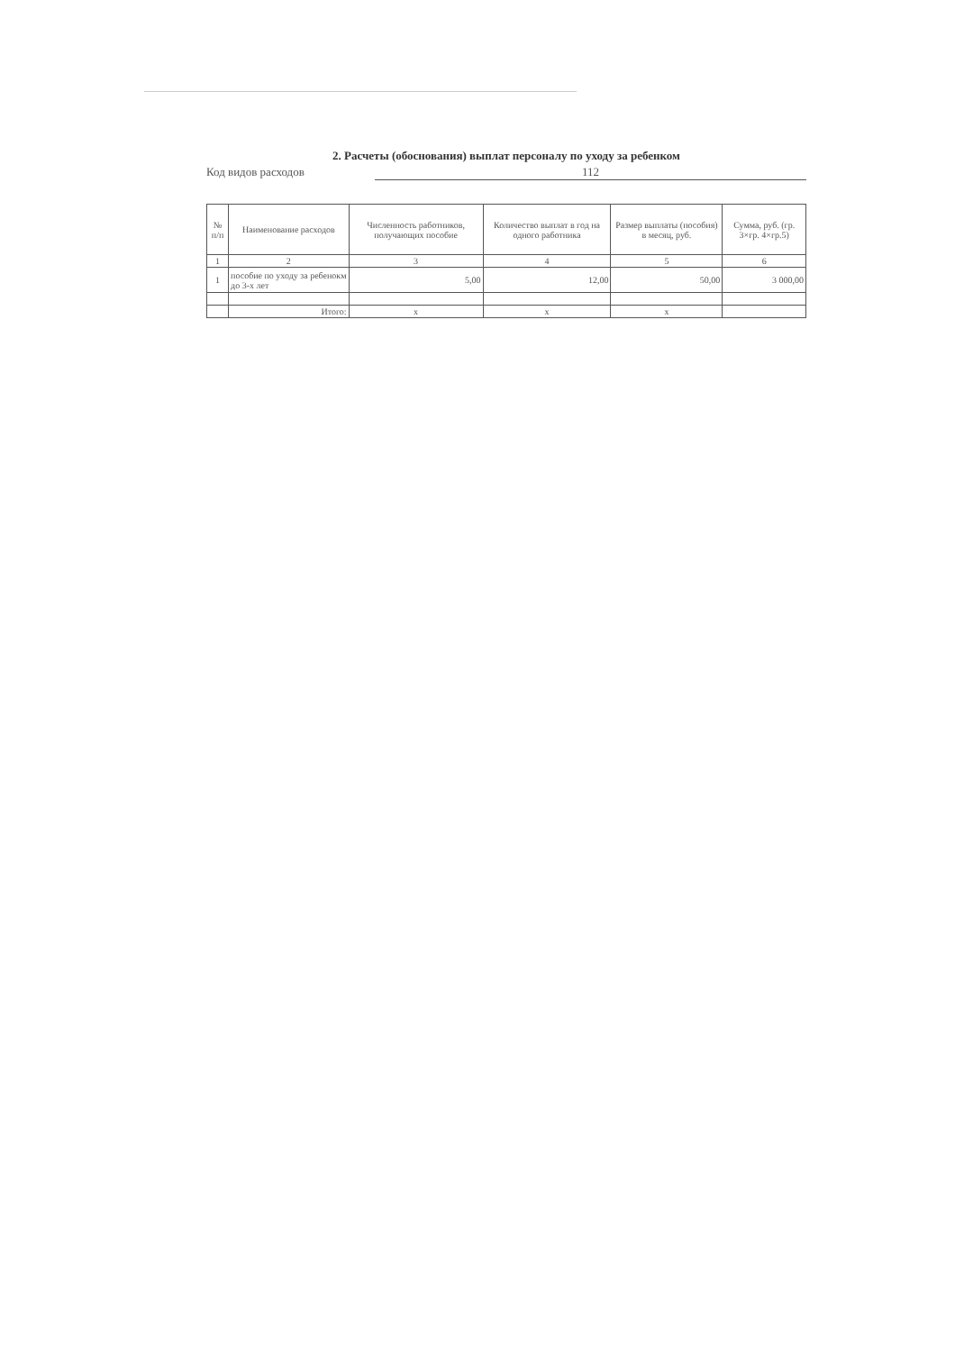2. Расчеты (обоснования) выплат персоналу по уходу за ребенком
Код видов расходов 112
| № п/п | Наименование расходов | Численность работников, получающих пособие | Количество выплат в год на одного работника | Размер выплаты (пособия) в месяц, руб. | Сумма, руб. (гр. 3×гр. 4×гр.5) |
| --- | --- | --- | --- | --- | --- |
| 1 | 2 | 3 | 4 | 5 | 6 |
| 1 | пособие по уходу за ребенокм до 3-х лет | 5,00 | 12,00 | 50,00 | 3 000,00 |
| | Итого: | x | x | x | |